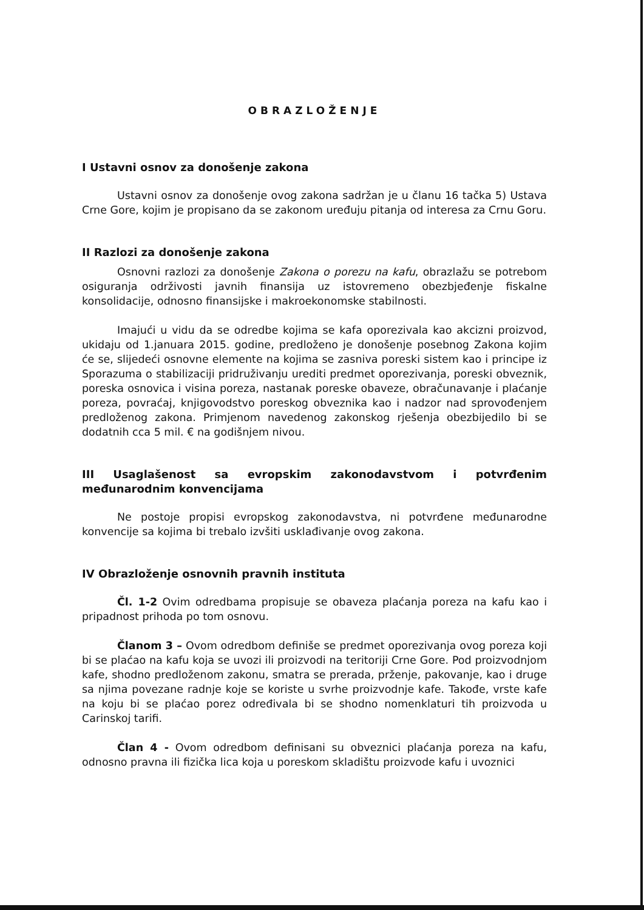OBRAZLOŽENJE
I Ustavni osnov za donošenje zakona
Ustavni osnov za donošenje ovog zakona sadržan je u članu 16 tačka 5) Ustava Crne Gore, kojim je propisano da se zakonom uređuju pitanja od interesa za Crnu Goru.
II Razlozi za donošenje zakona
Osnovni razlozi za donošenje Zakona o porezu na kafu, obrazlažu se potrebom osiguranja održivosti javnih finansija uz istovremeno obezbjeđenje fiskalne konsolidacije, odnosno finansijske i makroekonomske stabilnosti.
Imajući u vidu da se odredbe kojima se kafa oporezivala kao akcizni proizvod, ukidaju od 1.januara 2015. godine, predloženo je donošenje posebnog Zakona kojim će se, slijedeći osnovne elemente na kojima se zasniva poreski sistem kao i principe iz Sporazuma o stabilizaciji pridruživanju urediti predmet oporezivanja, poreski obveznik, poreska osnovica i visina poreza, nastanak poreske obaveze, obračunavanje i plaćanje poreza, povraćaj, knjigovodstvo poreskog obveznika kao i nadzor nad sprovođenjem predloženog zakona. Primjenom navedenog zakonskog rješenja obezbijedilo bi se dodatnih cca 5 mil. € na godišnjem nivou.
III Usaglašenost sa evropskim zakonodavstvom i potvrđenim međunarodnim konvencijama
Ne postoje propisi evropskog zakonodavstva, ni potvrđene međunarodne konvencije sa kojima bi trebalo izvšiti usklađivanje ovog zakona.
IV Obrazloženje osnovnih pravnih instituta
Čl. 1-2 Ovim odredbama propisuje se obaveza plaćanja poreza na kafu kao i pripadnost prihoda po tom osnovu.
Članom 3 – Ovom odredbom definiše se predmet oporezivanja ovog poreza koji bi se plaćao na kafu koja se uvozi ili proizvodi na teritoriji Crne Gore. Pod proizvodnjom kafe, shodno predloženom zakonu, smatra se prerada, prženje, pakovanje, kao i druge sa njima povezane radnje koje se koriste u svrhe proizvodnje kafe. Takođe, vrste kafe na koju bi se plaćao porez određivala bi se shodno nomenklaturi tih proizvoda u Carinskoj tarifi.
Član 4 - Ovom odredbom definisani su obveznici plaćanja poreza na kafu, odnosno pravna ili fizička lica koja u poreskom skladištu proizvode kafu i uvoznici